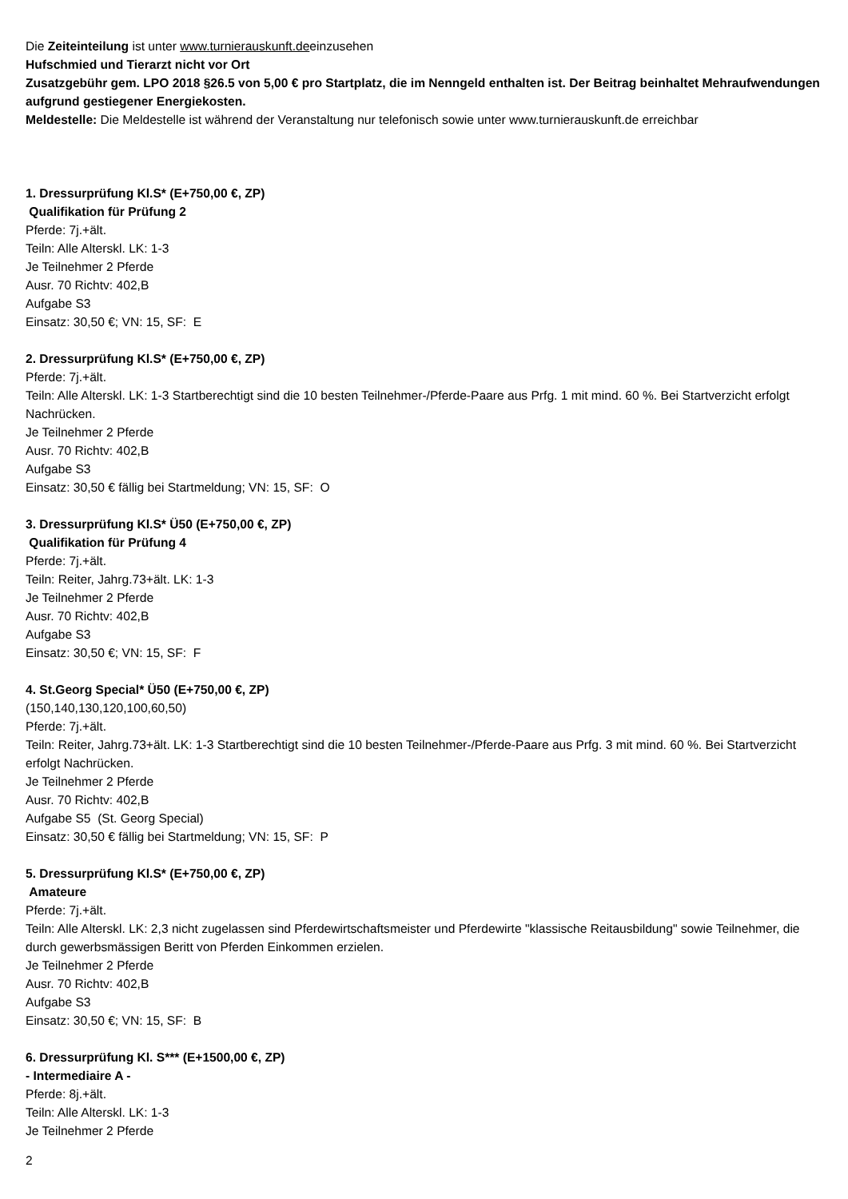Die Zeiteinteilung ist unter www.turnierauskunft.deeinzusehen
Hufschmied und Tierarzt nicht vor Ort
Zusatzgebühr gem. LPO 2018 §26.5 von 5,00 € pro Startplatz, die im Nenngeld enthalten ist. Der Beitrag beinhaltet Mehraufwendungen aufgrund gestiegener Energiekosten.
Meldestelle: Die Meldestelle ist während der Veranstaltung nur telefonisch sowie unter www.turnierauskunft.de erreichbar
1. Dressurprüfung Kl.S* (E+750,00 €, ZP)
Qualifikation für Prüfung 2
Pferde: 7j.+ält.
Teiln: Alle Alterskl. LK: 1-3
Je Teilnehmer 2 Pferde
Ausr. 70 Richtv: 402,B
Aufgabe S3
Einsatz: 30,50 €; VN: 15, SF: E
2. Dressurprüfung Kl.S* (E+750,00 €, ZP)
Pferde: 7j.+ält.
Teiln: Alle Alterskl. LK: 1-3 Startberechtigt sind die 10 besten Teilnehmer-/Pferde-Paare aus Prfg. 1 mit mind. 60 %. Bei Startverzicht erfolgt Nachrücken.
Je Teilnehmer 2 Pferde
Ausr. 70 Richtv: 402,B
Aufgabe S3
Einsatz: 30,50 € fällig bei Startmeldung; VN: 15, SF: O
3. Dressurprüfung Kl.S* Ü50 (E+750,00 €, ZP)
Qualifikation für Prüfung 4
Pferde: 7j.+ält.
Teiln: Reiter, Jahrg.73+ält. LK: 1-3
Je Teilnehmer 2 Pferde
Ausr. 70 Richtv: 402,B
Aufgabe S3
Einsatz: 30,50 €; VN: 15, SF: F
4. St.Georg Special* Ü50 (E+750,00 €, ZP)
(150,140,130,120,100,60,50)
Pferde: 7j.+ält.
Teiln: Reiter, Jahrg.73+ält. LK: 1-3 Startberechtigt sind die 10 besten Teilnehmer-/Pferde-Paare aus Prfg. 3 mit mind. 60 %. Bei Startverzicht erfolgt Nachrücken.
Je Teilnehmer 2 Pferde
Ausr. 70 Richtv: 402,B
Aufgabe S5 (St. Georg Special)
Einsatz: 30,50 € fällig bei Startmeldung; VN: 15, SF: P
5. Dressurprüfung Kl.S* (E+750,00 €, ZP)
Amateure
Pferde: 7j.+ält.
Teiln: Alle Alterskl. LK: 2,3 nicht zugelassen sind Pferdewirtschaftsmeister und Pferdewirte "klassische Reitausbildung" sowie Teilnehmer, die durch gewerbsmässigen Beritt von Pferden Einkommen erzielen.
Je Teilnehmer 2 Pferde
Ausr. 70 Richtv: 402,B
Aufgabe S3
Einsatz: 30,50 €; VN: 15, SF: B
6. Dressurprüfung Kl. S*** (E+1500,00 €, ZP)
- Intermediaire A -
Pferde: 8j.+ält.
Teiln: Alle Alterskl. LK: 1-3
Je Teilnehmer 2 Pferde
2